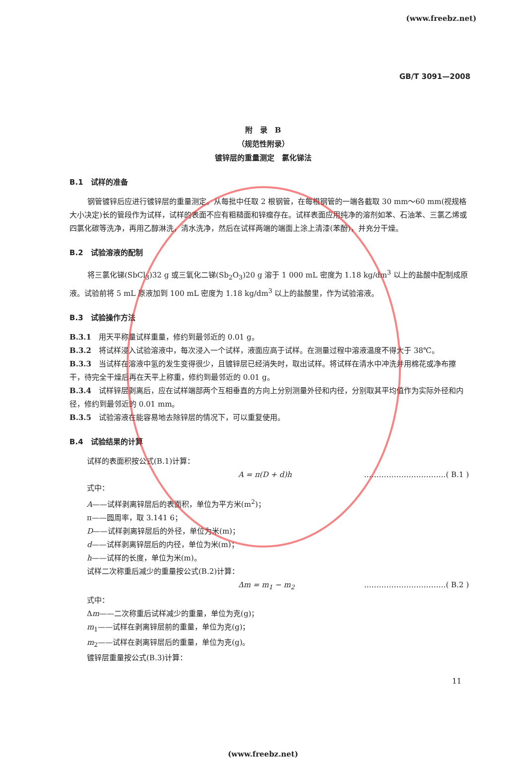(www.freebz.net)
GB/T 3091—2008
附　录　B
（规范性附录）
镀锌层的重量测定　氯化锑法
B.1　试样的准备
钢管镀锌后应进行镀锌层的重量测定。从每批中任取 2 根钢管，在每根钢管的一端各截取 30 mm～60 mm(视规格大小决定)长的管段作为试样，试样的表面不应有粗糙面和锌瘤存在。试样表面应用纯净的溶剂如苯、石油苯、三氯乙烯或四氯化碳等洗净，再用乙醇淋洗，清水洗净，然后在试样两端的端面上涂上清漆(苯酚)，并充分干燥。
B.2　试验溶液的配制
将三氯化锑(SbCl<sub>3</sub>)32 g 或三氧化二锑(Sb<sub>2</sub>O<sub>3</sub>)20 g 溶于 1 000 mL 密度为 1.18 kg/dm<sup>3</sup> 以上的盐酸中配制成原液。试验前将 5 mL 原液加到 100 mL 密度为 1.18 kg/dm<sup>3</sup> 以上的盐酸里，作为试验溶液。
B.3　试验操作方法
B.3.1　用天平称量试样重量，修约到最邻近的 0.01 g。
B.3.2　将试样浸入试验溶液中，每次浸入一个试样，液面应高于试样。在测量过程中溶液温度不得大于 38℃。
B.3.3　当试样在溶液中氢的发生变得很少，且镀锌层已经消失时，取出试样。将试样在清水中冲洗并用棉花或净布擦干，待完全干燥后再在天平上称重，修约到最邻近的 0.01 g。
B.3.4　试样锌层剥离后，应在试样端部两个互相垂直的方向上分别测量外径和内径，分别取其平均值作为实际外径和内径，修约到最邻近的 0.01 mm。
B.3.5　试验溶液在能容易地去除锌层的情况下，可以重复使用。
B.4　试验结果的计算
试样的表面积按公式(B.1)计算：
A = π(D + d)h ……………………………( B.1 )
式中：
A——试样剥离锌层后的表面积，单位为平方米(m<sup>2</sup>)；
π——圆周率，取 3.141 6；
D——试样剥离锌层后的外径，单位为米(m)；
d——试样剥离锌层后的内径，单位为米(m)；
h——试样的长度，单位为米(m)。
试样二次称重后减少的重量按公式(B.2)计算：
Δm = m<sub>1</sub> − m<sub>2</sub> ……………………………( B.2 )
式中：
Δm——二次称重后试样减少的重量，单位为克(g)；
m<sub>1</sub>——试样在剥离锌层前的重量，单位为克(g)；
m<sub>2</sub>——试样在剥离锌层后的重量，单位为克(g)。
镀锌层重量按公式(B.3)计算：
11
(www.freebz.net)